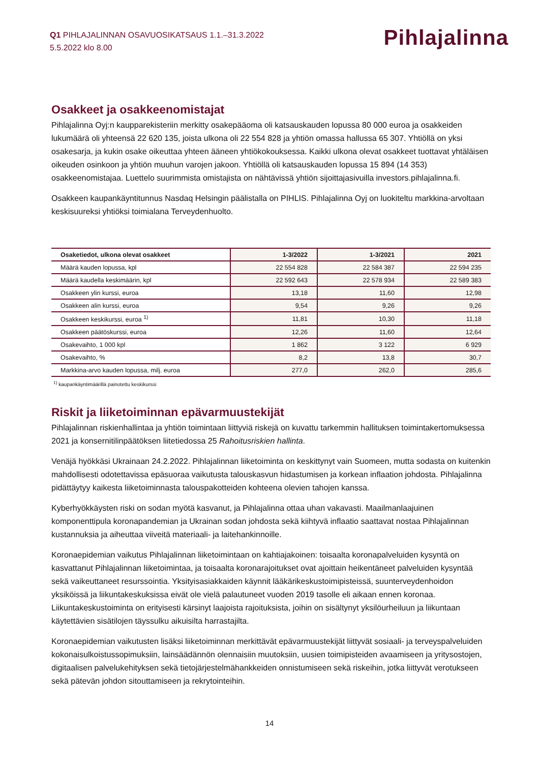Q1 PIHLAJALINNAN OSAVUOSIKATSAUS 1.1.–31.3.2022
5.5.2022 klo 8.00
Pihlajalinna
Osakkeet ja osakkeenomistajat
Pihlajalinna Oyj:n kaupparekisteriin merkitty osakepääoma oli katsauskauden lopussa 80 000 euroa ja osakkeiden lukumäärä oli yhteensä 22 620 135, joista ulkona oli 22 554 828 ja yhtiön omassa hallussa 65 307. Yhtiöllä on yksi osakesarja, ja kukin osake oikeuttaa yhteen ääneen yhtiökokouksessa. Kaikki ulkona olevat osakkeet tuottavat yhtäläisen oikeuden osinkoon ja yhtiön muuhun varojen jakoon. Yhtiöllä oli katsauskauden lopussa 15 894 (14 353) osakkeenomistajaa. Luettelo suurimmista omistajista on nähtävissä yhtiön sijoittajasivuilla investors.pihlajalinna.fi.
Osakkeen kaupankäyntitunnus Nasdaq Helsingin päälistalla on PIHLIS. Pihlajalinna Oyj on luokiteltu markkina-arvoltaan keskisuureksi yhtiöksi toimialana Terveydenhuolto.
| Osaketiedot, ulkona olevat osakkeet | 1-3/2022 | 1-3/2021 | 2021 |
| --- | --- | --- | --- |
| Määrä kauden lopussa, kpl | 22 554 828 | 22 584 387 | 22 594 235 |
| Määrä kaudella keskimäärin, kpl | 22 592 643 | 22 578 934 | 22 589 383 |
| Osakkeen ylin kurssi, euroa | 13,18 | 11,60 | 12,98 |
| Osakkeen alin kurssi, euroa | 9,54 | 9,26 | 9,26 |
| Osakkeen keskikurssi, euroa <sup>1)</sup> | 11,81 | 10,30 | 11,18 |
| Osakkeen päätöskurssi, euroa | 12,26 | 11,60 | 12,64 |
| Osakevaihto, 1 000 kpl | 1 862 | 3 122 | 6 929 |
| Osakevaihto, % | 8,2 | 13,8 | 30,7 |
| Markkina-arvo kauden lopussa, milj. euroa | 277,0 | 262,0 | 285,6 |
<sup>1)</sup> kaupankäyntimäärillä painotettu keskikurssi
Riskit ja liiketoiminnan epävarmuustekijät
Pihlajalinnan riskienhallintaa ja yhtiön toimintaan liittyviä riskejä on kuvattu tarkemmin hallituksen toimintakertomuksessa 2021 ja konsernitilinpäätöksen liitetiedossa 25 Rahoitusriskien hallinta.
Venäjä hyökkäsi Ukrainaan 24.2.2022. Pihlajalinnan liiketoiminta on keskittynyt vain Suomeen, mutta sodasta on kuitenkin mahdollisesti odotettavissa epäsuoraa vaikutusta talouskasvun hidastumisen ja korkean inflaation johdosta. Pihlajalinna pidättäytyy kaikesta liiketoiminnasta talouspakotteiden kohteena olevien tahojen kanssa.
Kyberhyökkäysten riski on sodan myötä kasvanut, ja Pihlajalinna ottaa uhan vakavasti. Maailmanlaajuinen komponenttipula koronapandemian ja Ukrainan sodan johdosta sekä kiihtyvä inflaatio saattavat nostaa Pihlajalinnan kustannuksia ja aiheuttaa viiveitä materiaali- ja laitehankinnoille.
Koronaepidemian vaikutus Pihlajalinnan liiketoimintaan on kahtiajakoinen: toisaalta koronapalveluiden kysyntä on kasvattanut Pihlajalinnan liiketoimintaa, ja toisaalta koronarajoitukset ovat ajoittain heikentäneet palveluiden kysyntää sekä vaikeuttaneet resurssointia. Yksityisasiakkaiden käynnit lääkärikeskustoimipisteissä, suunterveydenhoidon yksiköissä ja liikuntakeskuksissa eivät ole vielä palautuneet vuoden 2019 tasolle eli aikaan ennen koronaa. Liikuntakeskustoiminta on erityisesti kärsinyt laajoista rajoituksista, joihin on sisältynyt yksilöurheiluun ja liikuntaan käytettävien sisätilojen täyssulku aikuisilta harrastajilta.
Koronaepidemian vaikutusten lisäksi liiketoiminnan merkittävät epävarmuustekijät liittyvät sosiaali- ja terveyspalveluiden kokonaisulkoistussopimuksiin, lainsäädännön olennaisiin muutoksiin, uusien toimipisteiden avaamiseen ja yritysostojen, digitaalisen palvelukehityksen sekä tietojärjestelmähankkeiden onnistumiseen sekä riskeihin, jotka liittyvät verotukseen sekä pätevän johdon sitouttamiseen ja rekrytointeihin.
14